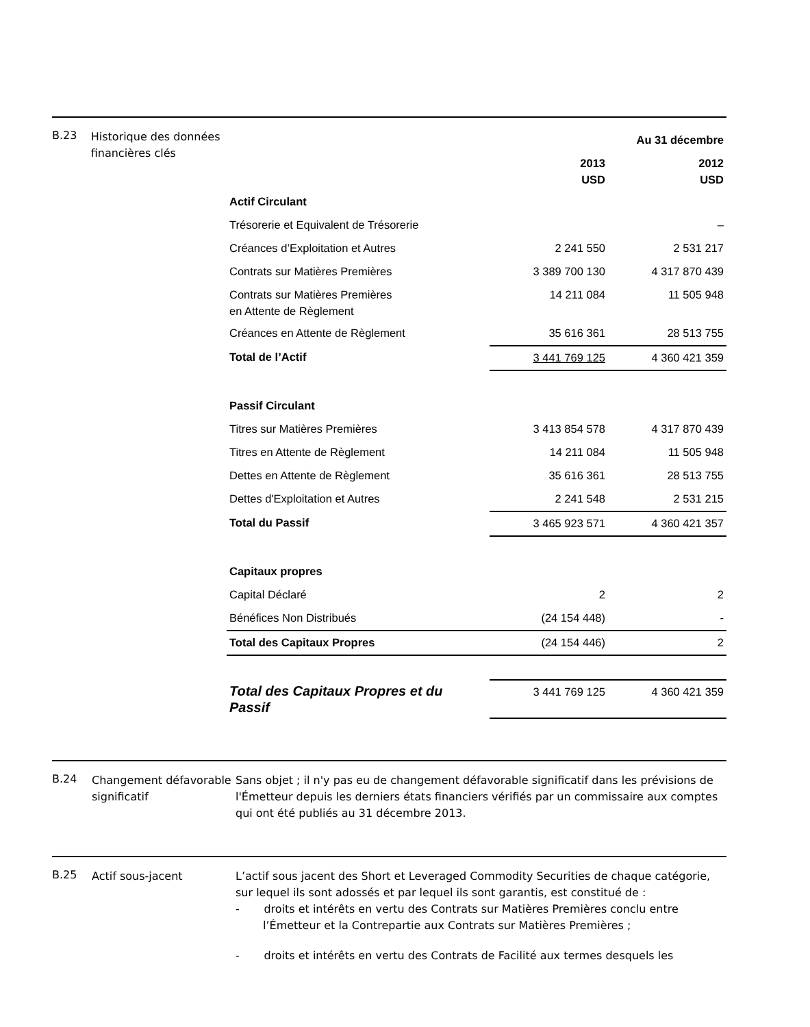B.23
Historique des données financières clés
| | Au 31 décembre | |
| --- | --- | --- |
| | 2013 USD | 2012 USD |
| Actif Circulant | | |
| Trésorerie et Equivalent de Trésorerie | | – |
| Créances d’Exploitation et Autres | 2 241 550 | 2 531 217 |
| Contrats sur Matières Premières | 3 389 700 130 | 4 317 870 439 |
| Contrats sur Matières Premières en Attente de Règlement | 14 211 084 | 11 505 948 |
| Créances en Attente de Règlement | 35 616 361 | 28 513 755 |
| Total de l’Actif | 3 441 769 125 | 4 360 421 359 |
| Passif Circulant | | |
| Titres sur Matières Premières | 3 413 854 578 | 4 317 870 439 |
| Titres en Attente de Règlement | 14 211 084 | 11 505 948 |
| Dettes en Attente de Règlement | 35 616 361 | 28 513 755 |
| Dettes d'Exploitation et Autres | 2 241 548 | 2 531 215 |
| Total du Passif | 3 465 923 571 | 4 360 421 357 |
| Capitaux propres | | |
| Capital Déclaré | 2 | 2 |
| Bénéfices Non Distribués | (24 154 448) | - |
| Total des Capitaux Propres | (24 154 446) | 2 |
| Total des Capitaux Propres et du Passif | 3 441 769 125 | 4 360 421 359 |
B.24
Changement défavorable significatif
Sans objet ; il n'y pas eu de changement défavorable significatif dans les prévisions de l'Émetteur depuis les derniers états financiers vérifiés par un commissaire aux comptes qui ont été publiés au 31 décembre 2013.
B.25
Actif sous-jacent L’actif sous jacent des Short et Leveraged Commodity Securities de chaque catégorie, sur lequel ils sont adossés et par lequel ils sont garantis, est constitué de :
- droits et intérêts en vertu des Contrats sur Matières Premières conclu entre l’Émetteur et la Contrepartie aux Contrats sur Matières Premières ;
- droits et intérêts en vertu des Contrats de Facilité aux termes desquels les